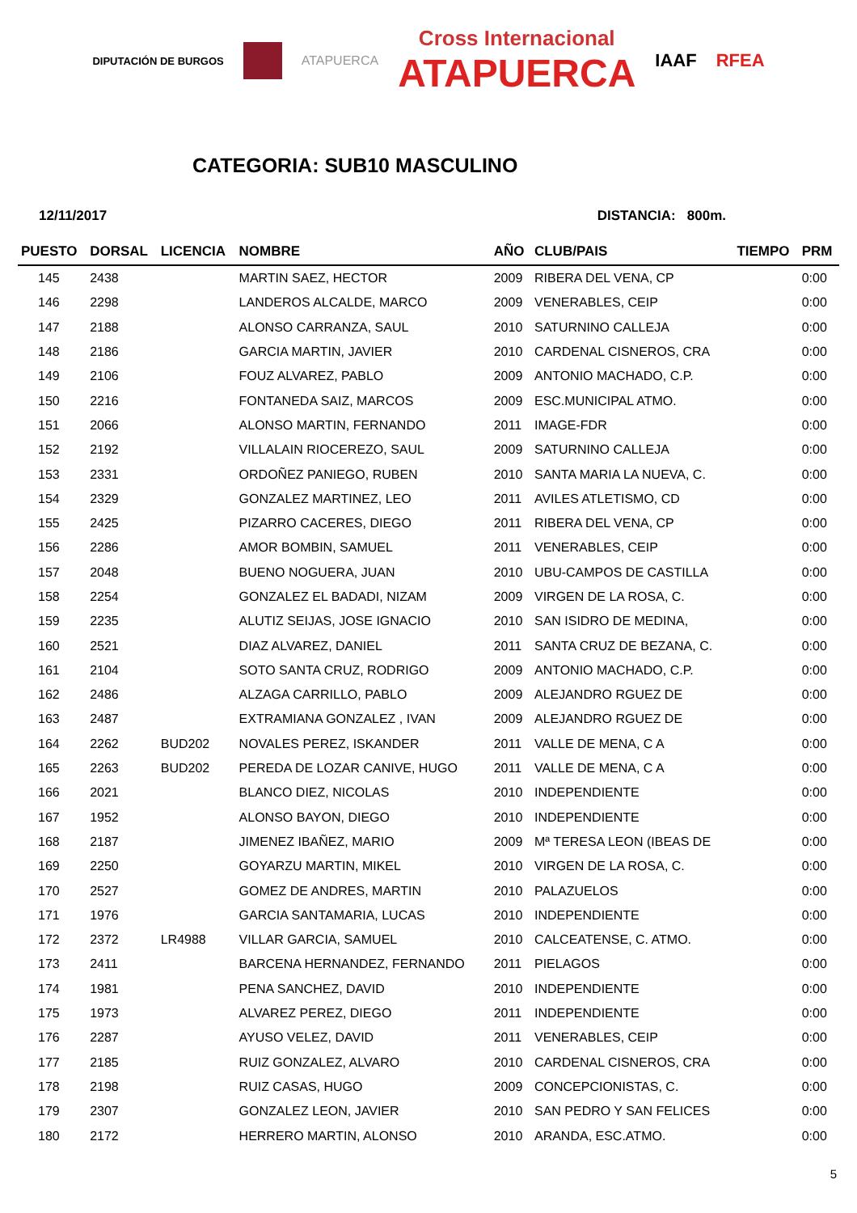DIPUTACIÓN DE BURGOS ATAPUERCA Cross Internacional
ATAPUERCA IAAF RFEA
CATEGORIA: SUB10 MASCULINO
12/11/2017 DISTANCIA: 800m.
| PUESTO | DORSAL | LICENCIA | NOMBRE | AÑO | CLUB/PAIS | TIEMPO | PRM |
| --- | --- | --- | --- | --- | --- | --- | --- |
| 145 | 2438 | | MARTIN SAEZ, HECTOR | 2009 | RIBERA DEL VENA, CP | | 0:00 |
| 146 | 2298 | | LANDEROS ALCALDE, MARCO | 2009 | VENERABLES, CEIP | | 0:00 |
| 147 | 2188 | | ALONSO CARRANZA, SAUL | 2010 | SATURNINO CALLEJA | | 0:00 |
| 148 | 2186 | | GARCIA MARTIN, JAVIER | 2010 | CARDENAL CISNEROS, CRA | | 0:00 |
| 149 | 2106 | | FOUZ ALVAREZ, PABLO | 2009 | ANTONIO MACHADO, C.P. | | 0:00 |
| 150 | 2216 | | FONTANEDA SAIZ, MARCOS | 2009 | ESC.MUNICIPAL ATMO. | | 0:00 |
| 151 | 2066 | | ALONSO MARTIN, FERNANDO | 2011 | IMAGE-FDR | | 0:00 |
| 152 | 2192 | | VILLALAIN RIOCEREZO, SAUL | 2009 | SATURNINO CALLEJA | | 0:00 |
| 153 | 2331 | | ORDOÑEZ PANIEGO, RUBEN | 2010 | SANTA MARIA LA NUEVA, C. | | 0:00 |
| 154 | 2329 | | GONZALEZ MARTINEZ, LEO | 2011 | AVILES ATLETISMO, CD | | 0:00 |
| 155 | 2425 | | PIZARRO CACERES, DIEGO | 2011 | RIBERA DEL VENA, CP | | 0:00 |
| 156 | 2286 | | AMOR BOMBIN, SAMUEL | 2011 | VENERABLES, CEIP | | 0:00 |
| 157 | 2048 | | BUENO NOGUERA, JUAN | 2010 | UBU-CAMPOS DE CASTILLA | | 0:00 |
| 158 | 2254 | | GONZALEZ EL BADADI, NIZAM | 2009 | VIRGEN DE LA ROSA, C. | | 0:00 |
| 159 | 2235 | | ALUTIZ SEIJAS, JOSE IGNACIO | 2010 | SAN ISIDRO DE MEDINA, | | 0:00 |
| 160 | 2521 | | DIAZ ALVAREZ, DANIEL | 2011 | SANTA CRUZ DE BEZANA, C. | | 0:00 |
| 161 | 2104 | | SOTO SANTA CRUZ, RODRIGO | 2009 | ANTONIO MACHADO, C.P. | | 0:00 |
| 162 | 2486 | | ALZAGA CARRILLO, PABLO | 2009 | ALEJANDRO RGUEZ DE | | 0:00 |
| 163 | 2487 | | EXTRAMIANA GONZALEZ , IVAN | 2009 | ALEJANDRO RGUEZ DE | | 0:00 |
| 164 | 2262 | BUD202 | NOVALES PEREZ, ISKANDER | 2011 | VALLE DE MENA, C A | | 0:00 |
| 165 | 2263 | BUD202 | PEREDA DE LOZAR CANIVE, HUGO | 2011 | VALLE DE MENA, C A | | 0:00 |
| 166 | 2021 | | BLANCO DIEZ, NICOLAS | 2010 | INDEPENDIENTE | | 0:00 |
| 167 | 1952 | | ALONSO BAYON, DIEGO | 2010 | INDEPENDIENTE | | 0:00 |
| 168 | 2187 | | JIMENEZ IBAÑEZ, MARIO | 2009 | Mª TERESA LEON (IBEAS DE | | 0:00 |
| 169 | 2250 | | GOYARZU MARTIN, MIKEL | 2010 | VIRGEN DE LA ROSA, C. | | 0:00 |
| 170 | 2527 | | GOMEZ DE ANDRES, MARTIN | 2010 | PALAZUELOS | | 0:00 |
| 171 | 1976 | | GARCIA SANTAMARIA, LUCAS | 2010 | INDEPENDIENTE | | 0:00 |
| 172 | 2372 | LR4988 | VILLAR GARCIA, SAMUEL | 2010 | CALCEATENSE, C. ATMO. | | 0:00 |
| 173 | 2411 | | BARCENA HERNANDEZ, FERNANDO | 2011 | PIELAGOS | | 0:00 |
| 174 | 1981 | | PENA SANCHEZ, DAVID | 2010 | INDEPENDIENTE | | 0:00 |
| 175 | 1973 | | ALVAREZ PEREZ, DIEGO | 2011 | INDEPENDIENTE | | 0:00 |
| 176 | 2287 | | AYUSO VELEZ, DAVID | 2011 | VENERABLES, CEIP | | 0:00 |
| 177 | 2185 | | RUIZ GONZALEZ, ALVARO | 2010 | CARDENAL CISNEROS, CRA | | 0:00 |
| 178 | 2198 | | RUIZ CASAS, HUGO | 2009 | CONCEPCIONISTAS, C. | | 0:00 |
| 179 | 2307 | | GONZALEZ LEON, JAVIER | 2010 | SAN PEDRO Y SAN FELICES | | 0:00 |
| 180 | 2172 | | HERRERO MARTIN, ALONSO | 2010 | ARANDA, ESC.ATMO. | | 0:00 |
5